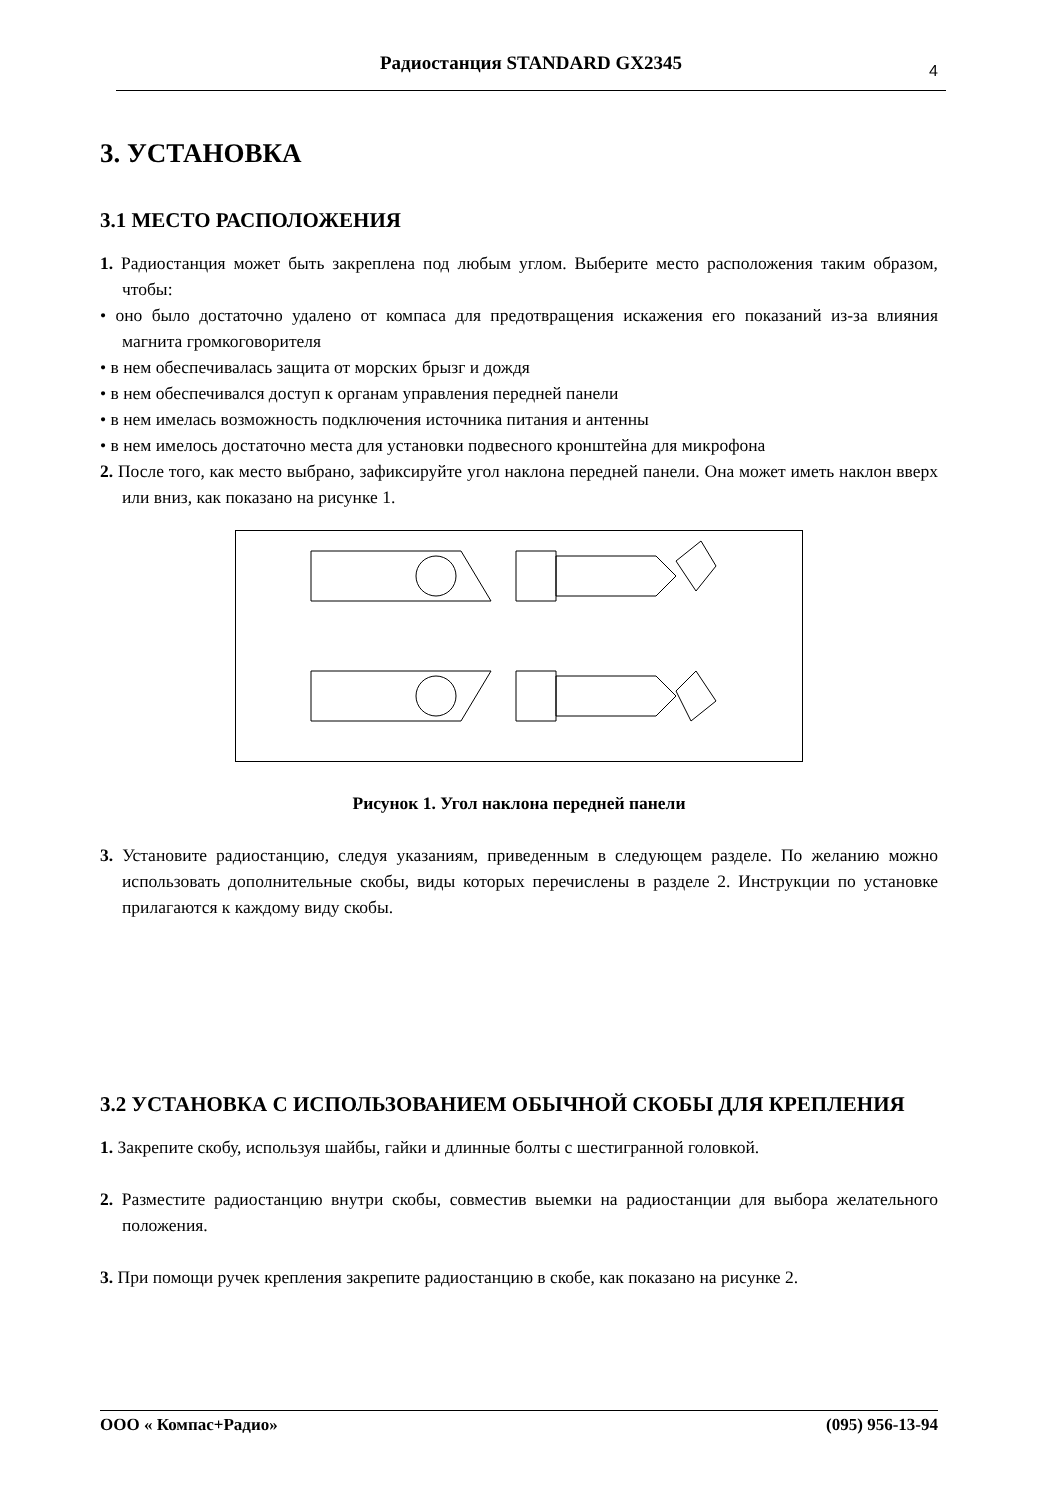Радиостанция STANDARD GX2345
4
3. УСТАНОВКА
3.1 МЕСТО РАСПОЛОЖЕНИЯ
1. Радиостанция может быть закреплена под любым углом. Выберите место расположения таким образом, чтобы:
• оно было достаточно удалено от компаса для предотвращения искажения его показаний из-за влияния магнита громкоговорителя
• в нем обеспечивалась защита от морских брызг и дождя
• в нем обеспечивался доступ к органам управления передней панели
• в нем имелась возможность подключения источника питания и антенны
• в нем имелось достаточно места для установки подвесного кронштейна для микрофона
2. После того, как место выбрано, зафиксируйте угол наклона передней панели. Она может иметь наклон вверх или вниз, как показано на рисунке 1.
Рисунок 1. Угол наклона передней панели
3. Установите радиостанцию, следуя указаниям, приведенным в следующем разделе. По желанию можно использовать дополнительные скобы, виды которых перечислены в разделе 2. Инструкции по установке прилагаются к каждому виду скобы.
3.2 УСТАНОВКА С ИСПОЛЬЗОВАНИЕМ ОБЫЧНОЙ СКОБЫ ДЛЯ КРЕПЛЕНИЯ
1. Закрепите скобу, используя шайбы, гайки и длинные болты с шестигранной головкой.
2. Разместите радиостанцию внутри скобы, совместив выемки на радиостанции для выбора желательного положения.
3. При помощи ручек крепления закрепите радиостанцию в скобе, как показано на рисунке 2.
ООО « Компас+Радио» (095) 956-13-94